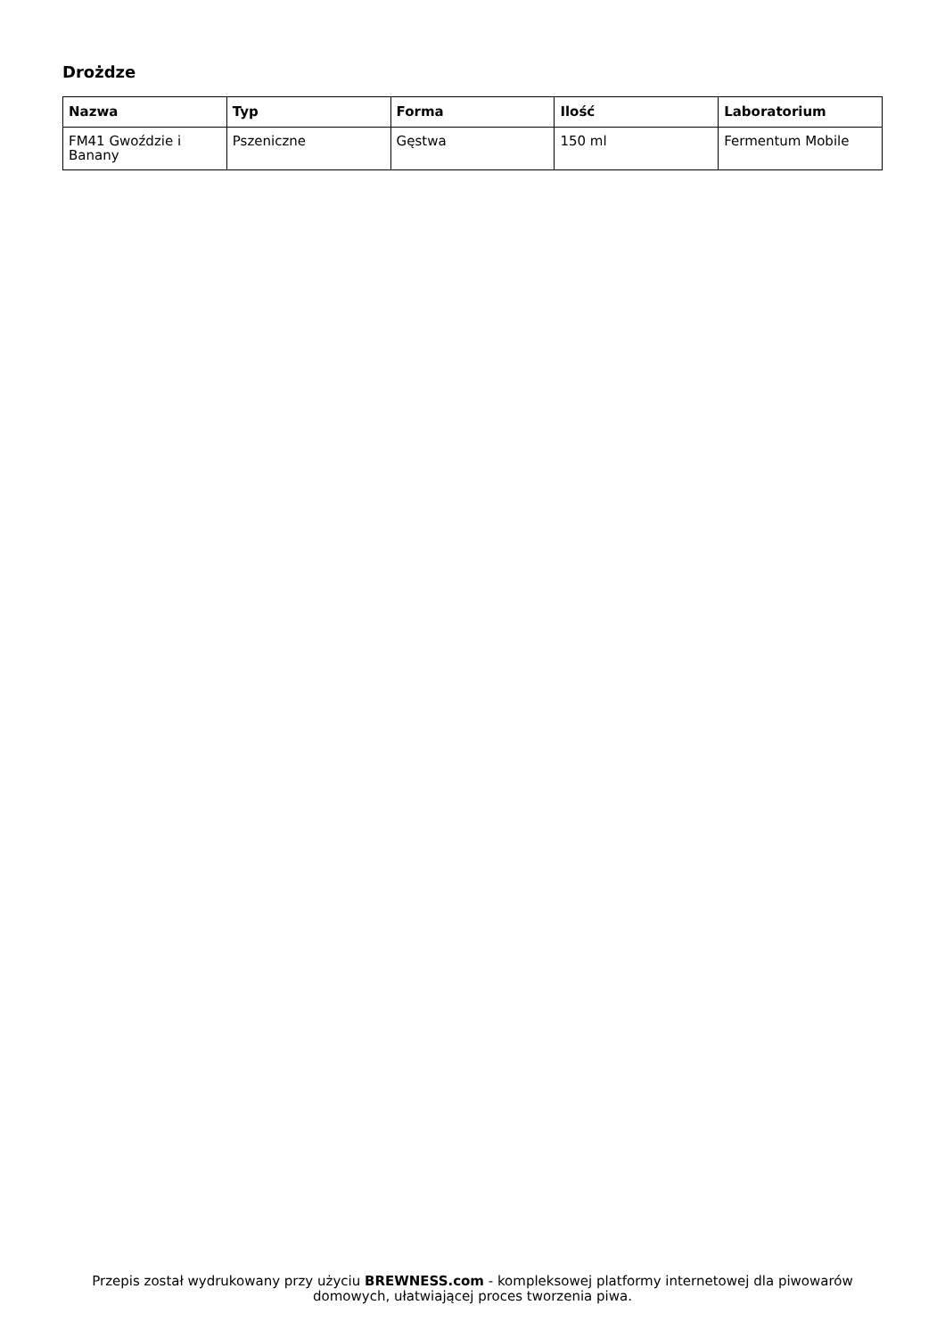Drożdze
| Nazwa | Typ | Forma | Ilość | Laboratorium |
| --- | --- | --- | --- | --- |
| FM41 Gwoździe i Banany | Pszeniczne | Gęstwa | 150 ml | Fermentum Mobile |
Przepis został wydrukowany przy użyciu BREWNESS.com - kompleksowej platformy internetowej dla piwowarów domowych, ułatwiającej proces tworzenia piwa.